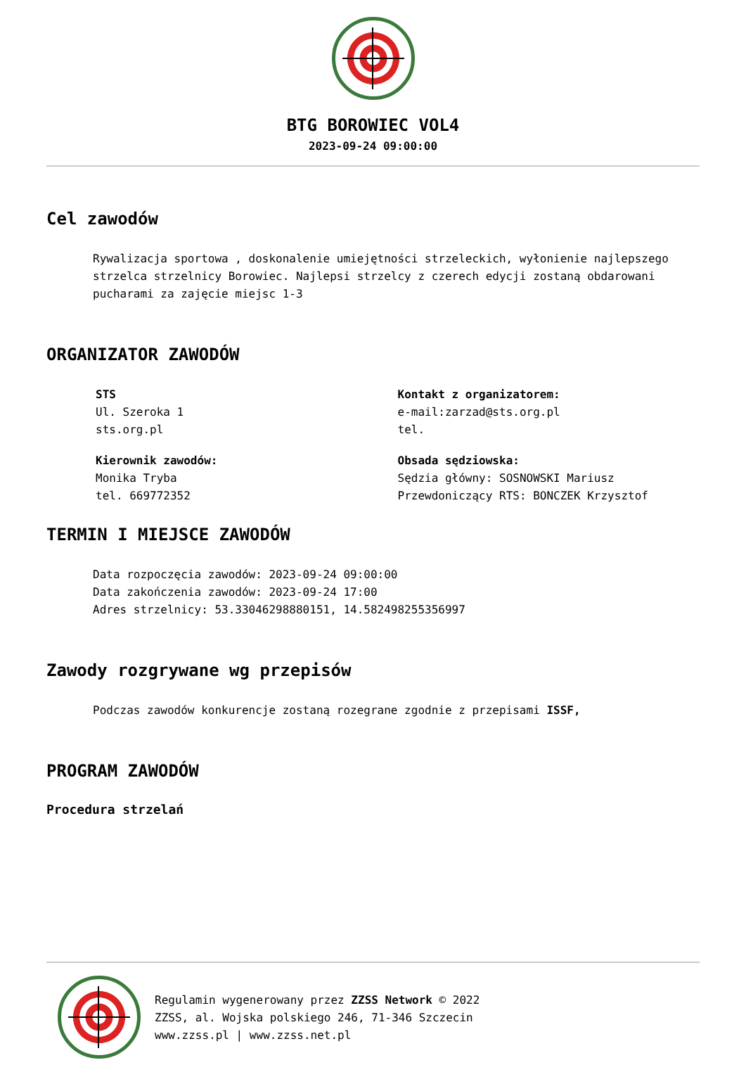BTG BOROWIEC VOL4
2023-09-24 09:00:00
Cel zawodów
Rywalizacja sportowa , doskonalenie umiejętności strzeleckich, wyłonienie najlepszego strzelca strzelnicy Borowiec. Najlepsi strzelcy z czerech edycji zostaną obdarowani pucharami za zajęcie miejsc 1-3
ORGANIZATOR ZAWODÓW
STS
Ul. Szeroka 1
sts.org.pl
Kontakt z organizatorem:
e-mail:zarzad@sts.org.pl
tel.
Kierownik zawodów:
Monika Tryba
tel. 669772352
Obsada sędziowska:
Sędzia główny: SOSNOWSKI Mariusz
Przewdoniczący RTS: BONCZEK Krzysztof
TERMIN I MIEJSCE ZAWODÓW
Data rozpoczęcia zawodów: 2023-09-24 09:00:00
Data zakończenia zawodów: 2023-09-24 17:00
Adres strzelnicy: 53.33046298880151, 14.582498255356997
Zawody rozgrywane wg przepisów
Podczas zawodów konkurencje zostaną rozegrane zgodnie z przepisami ISSF,
PROGRAM ZAWODÓW
Procedura strzelań
Regulamin wygenerowany przez ZZSS Network © 2022
ZZSS, al. Wojska polskiego 246, 71-346 Szczecin
www.zzss.pl | www.zzss.net.pl